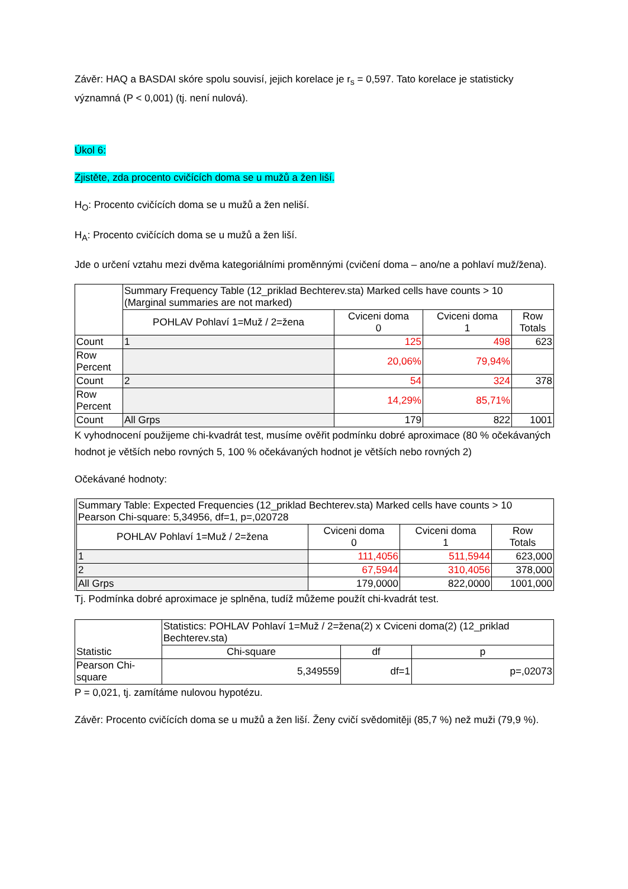Závěr: HAQ a BASDAI skóre spolu souvisí, jejich korelace je r<sub>s</sub> = 0,597. Tato korelace je statisticky významná (P < 0,001) (tj. není nulová).
Úkol 6:
Zjistěte, zda procento cvičících doma se u mužů a žen liší.
H<sub>O</sub>: Procento cvičících doma se u mužů a žen neliší.
H<sub>A</sub>: Procento cvičících doma se u mužů a žen liší.
Jde o určení vztahu mezi dvěma kategoriálními proměnnými (cvičení doma – ano/ne a pohlaví muž/žena).
| | Summary Frequency Table (12_priklad Bechterev.sta) Marked cells have counts > 10 (Marginal summaries are not marked) | | | |
| | POHLAV Pohlaví 1=Muž / 2=žena | Cviceni doma 0 | Cviceni doma 1 | Row Totals |
| Count | 1 | 125 | 498 | 623 |
| Row Percent | | 20,06% | 79,94% | |
| Count | 2 | 54 | 324 | 378 |
| Row Percent | | 14,29% | 85,71% | |
| Count | All Grps | 179 | 822 | 1001 |
K vyhodnocení použijeme chi-kvadrát test, musíme ověřit podmínku dobré aproximace (80 % očekávaných hodnot je větších nebo rovných 5, 100 % očekávaných hodnot je větších nebo rovných 2)
Očekávané hodnoty:
| Summary Table: Expected Frequencies (12_priklad Bechterev.sta) Marked cells have counts > 10 Pearson Chi-square: 5,34956, df=1, p=,020728 | | | |
| POHLAV Pohlaví 1=Muž / 2=žena | Cviceni doma 0 | Cviceni doma 1 | Row Totals |
| 1 | 111,4056 | 511,5944 | 623,000 |
| 2 | 67,5944 | 310,4056 | 378,000 |
| All Grps | 179,0000 | 822,0000 | 1001,000 |
Tj. Podmínka dobré aproximace je splněna, tudíž můžeme použít chi-kvadrát test.
| Statistic | Statistics: POHLAV Pohlaví 1=Muž / 2=žena(2) x Cviceni doma(2) (12_priklad Bechterev.sta) | | |
| | Chi-square | df | p |
| Pearson Chi- square | 5,349559 | df=1 | p=,02073 |
P = 0,021, tj. zamítáme nulovou hypotézu.
Závěr: Procento cvičících doma se u mužů a žen liší. Ženy cvičí svědomitěji (85,7 %) než muži (79,9 %).